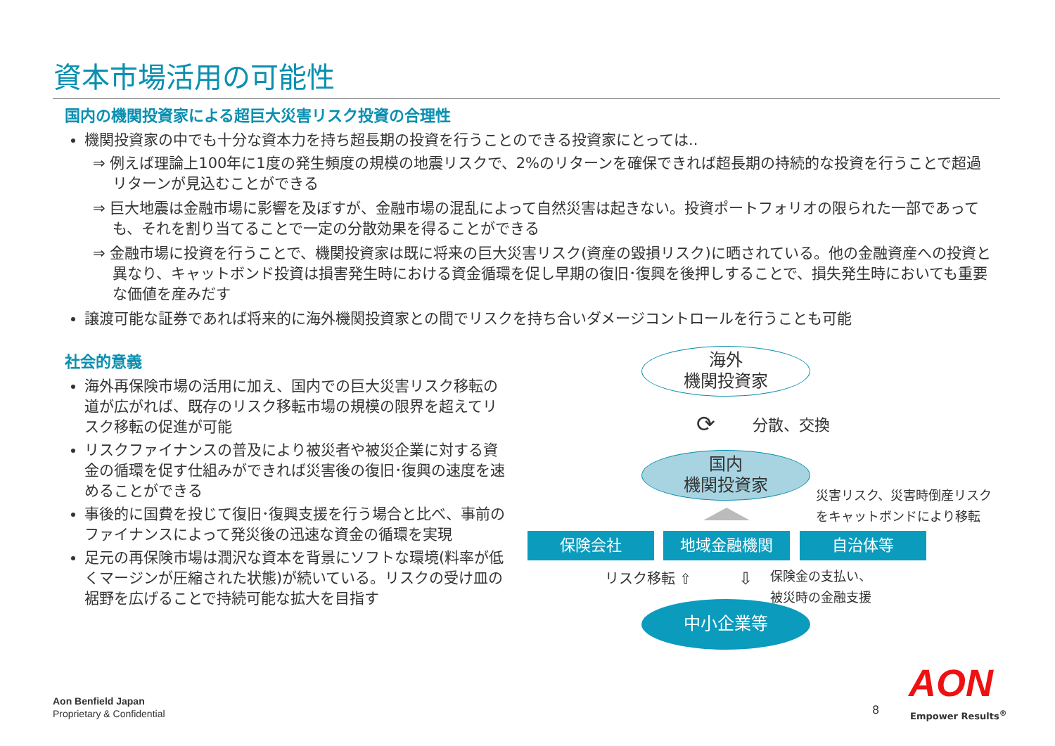資本市場活用の可能性
国内の機関投資家による超巨大災害リスク投資の合理性
機関投資家の中でも十分な資本力を持ち超長期の投資を行うことのできる投資家にとっては..
⇒ 例えば理論上100年に1度の発生頻度の規模の地震リスクで、2%のリターンを確保できれば超長期の持続的な投資を行うことで超過リターンが見込むことができる
⇒ 巨大地震は金融市場に影響を及ぼすが、金融市場の混乱によって自然災害は起きない。投資ポートフォリオの限られた一部であっても、それを割り当てることで一定の分散効果を得ることができる
⇒ 金融市場に投資を行うことで、機関投資家は既に将来の巨大災害リスク(資産の毀損リスク)に晒されている。他の金融資産への投資と異なり、キャットボンド投資は損害発生時における資金循環を促し早期の復旧･復興を後押しすることで、損失発生時においても重要な価値を産みだす
譲渡可能な証券であれば将来的に海外機関投資家との間でリスクを持ち合いダメージコントロールを行うことも可能
社会的意義
海外再保険市場の活用に加え、国内での巨大災害リスク移転の道が広がれば、既存のリスク移転市場の規模の限界を超えてリスク移転の促進が可能
リスクファイナンスの普及により被災者や被災企業に対する資金の循環を促す仕組みができれば災害後の復旧･復興の速度を速めることができる
事後的に国費を投じて復旧･復興支援を行う場合と比べ、事前のファイナンスによって発災後の迅速な資金の循環を実現
足元の再保険市場は潤沢な資本を背景にソフトな環境(料率が低くマージンが圧縮された状態)が続いている。リスクの受け皿の裾野を広げることで持続可能な拡大を目指す
海外
機関投資家
⟳ 分散、交換
国内
機関投資家
災害リスク、災害時倒産リスク
をキャットボンドにより移転
保険会社 地域金融機関 自治体等
リスク移転 ⇧ ⇩
保険金の支払い、
被災時の金融支援
中小企業等
Aon Benfield Japan
Proprietary & Confidential
8
AON
Empower Results<sup>®</sup>